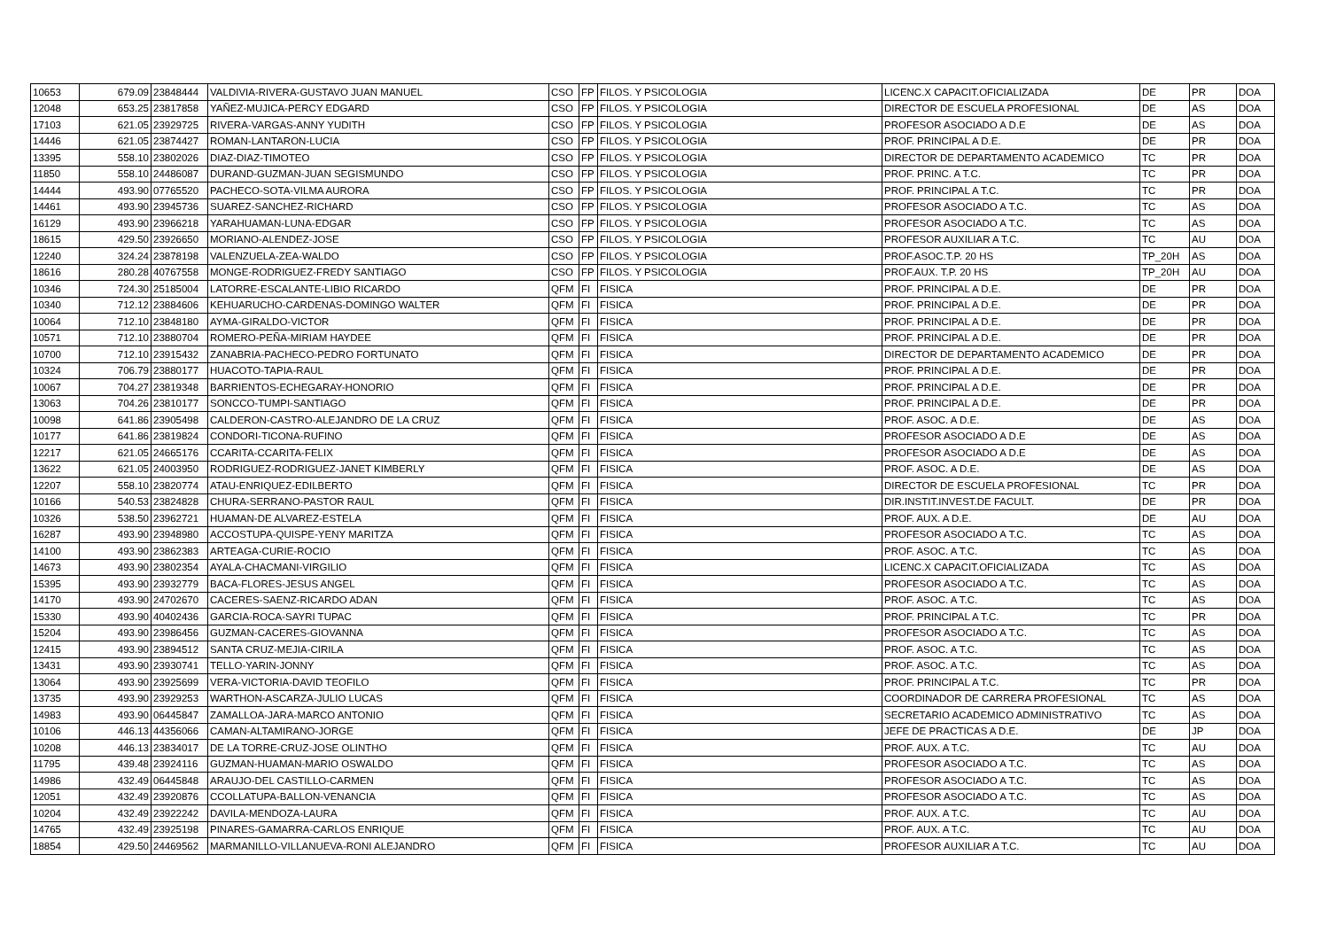| 10653 | 679.09 | 23848444 | VALDIVIA-RIVERA-GUSTAVO JUAN MANUEL | CSO | FP | FILOS. Y PSICOLOGIA | LICENC.X CAPACIT.OFICIALIZADA | DE | PR | DOA |
| 12048 | 653.25 | 23817858 | YAÑEZ-MUJICA-PERCY EDGARD | CSO | FP | FILOS. Y PSICOLOGIA | DIRECTOR DE ESCUELA PROFESIONAL | DE | AS | DOA |
| 17103 | 621.05 | 23929725 | RIVERA-VARGAS-ANNY YUDITH | CSO | FP | FILOS. Y PSICOLOGIA | PROFESOR ASOCIADO A D.E | DE | AS | DOA |
| 14446 | 621.05 | 23874427 | ROMAN-LANTARON-LUCIA | CSO | FP | FILOS. Y PSICOLOGIA | PROF. PRINCIPAL A D.E. | DE | PR | DOA |
| 13395 | 558.10 | 23802026 | DIAZ-DIAZ-TIMOTEO | CSO | FP | FILOS. Y PSICOLOGIA | DIRECTOR DE DEPARTAMENTO ACADEMICO | TC | PR | DOA |
| 11850 | 558.10 | 24486087 | DURAND-GUZMAN-JUAN SEGISMUNDO | CSO | FP | FILOS. Y PSICOLOGIA | PROF. PRINC. A T.C. | TC | PR | DOA |
| 14444 | 493.90 | 07765520 | PACHECO-SOTA-VILMA AURORA | CSO | FP | FILOS. Y PSICOLOGIA | PROF. PRINCIPAL A T.C. | TC | PR | DOA |
| 14461 | 493.90 | 23945736 | SUAREZ-SANCHEZ-RICHARD | CSO | FP | FILOS. Y PSICOLOGIA | PROFESOR ASOCIADO A T.C. | TC | AS | DOA |
| 16129 | 493.90 | 23966218 | YARAHUAMAN-LUNA-EDGAR | CSO | FP | FILOS. Y PSICOLOGIA | PROFESOR ASOCIADO A T.C. | TC | AS | DOA |
| 18615 | 429.50 | 23926650 | MORIANO-ALENDEZ-JOSE | CSO | FP | FILOS. Y PSICOLOGIA | PROFESOR AUXILIAR A T.C. | TC | AU | DOA |
| 12240 | 324.24 | 23878198 | VALENZUELA-ZEA-WALDO | CSO | FP | FILOS. Y PSICOLOGIA | PROF.ASOC.T.P. 20 HS | TP_20H | AS | DOA |
| 18616 | 280.28 | 40767558 | MONGE-RODRIGUEZ-FREDY SANTIAGO | CSO | FP | FILOS. Y PSICOLOGIA | PROF.AUX. T.P. 20 HS | TP_20H | AU | DOA |
| 10346 | 724.30 | 25185004 | LATORRE-ESCALANTE-LIBIO RICARDO | QFM | FI | FISICA | PROF. PRINCIPAL A D.E. | DE | PR | DOA |
| 10340 | 712.12 | 23884606 | KEHUARUCHO-CARDENAS-DOMINGO WALTER | QFM | FI | FISICA | PROF. PRINCIPAL A D.E. | DE | PR | DOA |
| 10064 | 712.10 | 23848180 | AYMA-GIRALDO-VICTOR | QFM | FI | FISICA | PROF. PRINCIPAL A D.E. | DE | PR | DOA |
| 10571 | 712.10 | 23880704 | ROMERO-PEÑA-MIRIAM HAYDEE | QFM | FI | FISICA | PROF. PRINCIPAL A D.E. | DE | PR | DOA |
| 10700 | 712.10 | 23915432 | ZANABRIA-PACHECO-PEDRO FORTUNATO | QFM | FI | FISICA | DIRECTOR DE DEPARTAMENTO ACADEMICO | DE | PR | DOA |
| 10324 | 706.79 | 23880177 | HUACOTO-TAPIA-RAUL | QFM | FI | FISICA | PROF. PRINCIPAL A D.E. | DE | PR | DOA |
| 10067 | 704.27 | 23819348 | BARRIENTOS-ECHEGARAY-HONORIO | QFM | FI | FISICA | PROF. PRINCIPAL A D.E. | DE | PR | DOA |
| 13063 | 704.26 | 23810177 | SONCCO-TUMPI-SANTIAGO | QFM | FI | FISICA | PROF. PRINCIPAL A D.E. | DE | PR | DOA |
| 10098 | 641.86 | 23905498 | CALDERON-CASTRO-ALEJANDRO DE LA CRUZ | QFM | FI | FISICA | PROF. ASOC. A D.E. | DE | AS | DOA |
| 10177 | 641.86 | 23819824 | CONDORI-TICONA-RUFINO | QFM | FI | FISICA | PROFESOR ASOCIADO A D.E | DE | AS | DOA |
| 12217 | 621.05 | 24665176 | CCARITA-CCARITA-FELIX | QFM | FI | FISICA | PROFESOR ASOCIADO A D.E | DE | AS | DOA |
| 13622 | 621.05 | 24003950 | RODRIGUEZ-RODRIGUEZ-JANET KIMBERLY | QFM | FI | FISICA | PROF. ASOC. A D.E. | DE | AS | DOA |
| 12207 | 558.10 | 23820774 | ATAU-ENRIQUEZ-EDILBERTO | QFM | FI | FISICA | DIRECTOR DE ESCUELA PROFESIONAL | TC | PR | DOA |
| 10166 | 540.53 | 23824828 | CHURA-SERRANO-PASTOR RAUL | QFM | FI | FISICA | DIR.INSTIT.INVEST.DE FACULT. | DE | PR | DOA |
| 10326 | 538.50 | 23962721 | HUAMAN-DE ALVAREZ-ESTELA | QFM | FI | FISICA | PROF. AUX. A D.E. | DE | AU | DOA |
| 16287 | 493.90 | 23948980 | ACCOSTUPA-QUISPE-YENY MARITZA | QFM | FI | FISICA | PROFESOR ASOCIADO A T.C. | TC | AS | DOA |
| 14100 | 493.90 | 23862383 | ARTEAGA-CURIE-ROCIO | QFM | FI | FISICA | PROF. ASOC. A T.C. | TC | AS | DOA |
| 14673 | 493.90 | 23802354 | AYALA-CHACMANI-VIRGILIO | QFM | FI | FISICA | LICENC.X CAPACIT.OFICIALIZADA | TC | AS | DOA |
| 15395 | 493.90 | 23932779 | BACA-FLORES-JESUS ANGEL | QFM | FI | FISICA | PROFESOR ASOCIADO A T.C. | TC | AS | DOA |
| 14170 | 493.90 | 24702670 | CACERES-SAENZ-RICARDO ADAN | QFM | FI | FISICA | PROF. ASOC. A T.C. | TC | AS | DOA |
| 15330 | 493.90 | 40402436 | GARCIA-ROCA-SAYRI TUPAC | QFM | FI | FISICA | PROF. PRINCIPAL A T.C. | TC | PR | DOA |
| 15204 | 493.90 | 23986456 | GUZMAN-CACERES-GIOVANNA | QFM | FI | FISICA | PROFESOR ASOCIADO A T.C. | TC | AS | DOA |
| 12415 | 493.90 | 23894512 | SANTA CRUZ-MEJIA-CIRILA | QFM | FI | FISICA | PROF. ASOC. A T.C. | TC | AS | DOA |
| 13431 | 493.90 | 23930741 | TELLO-YARIN-JONNY | QFM | FI | FISICA | PROF. ASOC. A T.C. | TC | AS | DOA |
| 13064 | 493.90 | 23925699 | VERA-VICTORIA-DAVID TEOFILO | QFM | FI | FISICA | PROF. PRINCIPAL A T.C. | TC | PR | DOA |
| 13735 | 493.90 | 23929253 | WARTHON-ASCARZA-JULIO LUCAS | QFM | FI | FISICA | COORDINADOR DE CARRERA PROFESIONAL | TC | AS | DOA |
| 14983 | 493.90 | 06445847 | ZAMALLOA-JARA-MARCO ANTONIO | QFM | FI | FISICA | SECRETARIO ACADEMICO ADMINISTRATIVO | TC | AS | DOA |
| 10106 | 446.13 | 44356066 | CAMAN-ALTAMIRANO-JORGE | QFM | FI | FISICA | JEFE DE PRACTICAS A D.E. | DE | JP | DOA |
| 10208 | 446.13 | 23834017 | DE LA TORRE-CRUZ-JOSE OLINTHO | QFM | FI | FISICA | PROF. AUX. A T.C. | TC | AU | DOA |
| 11795 | 439.48 | 23924116 | GUZMAN-HUAMAN-MARIO OSWALDO | QFM | FI | FISICA | PROFESOR ASOCIADO A T.C. | TC | AS | DOA |
| 14986 | 432.49 | 06445848 | ARAUJO-DEL CASTILLO-CARMEN | QFM | FI | FISICA | PROFESOR ASOCIADO A T.C. | TC | AS | DOA |
| 12051 | 432.49 | 23920876 | CCOLLATUPA-BALLON-VENANCIA | QFM | FI | FISICA | PROFESOR ASOCIADO A T.C. | TC | AS | DOA |
| 10204 | 432.49 | 23922242 | DAVILA-MENDOZA-LAURA | QFM | FI | FISICA | PROF. AUX. A T.C. | TC | AU | DOA |
| 14765 | 432.49 | 23925198 | PINARES-GAMARRA-CARLOS ENRIQUE | QFM | FI | FISICA | PROF. AUX. A T.C. | TC | AU | DOA |
| 18854 | 429.50 | 24469562 | MARMANILLO-VILLANUEVA-RONI ALEJANDRO | QFM | FI | FISICA | PROFESOR AUXILIAR A T.C. | TC | AU | DOA |